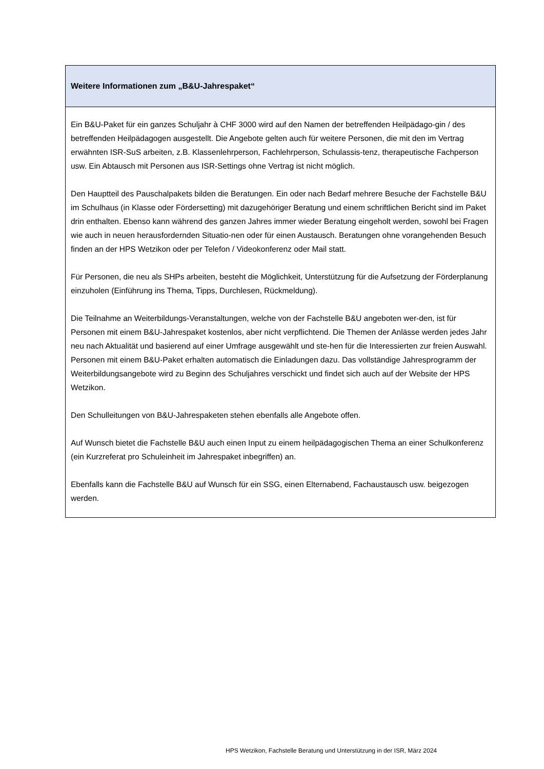Weitere Informationen zum „B&U-Jahrespaket“
Ein B&U-Paket für ein ganzes Schuljahr à CHF 3000 wird auf den Namen der betreffenden Heilpädago-gin / des betreffenden Heilpädagogen ausgestellt. Die Angebote gelten auch für weitere Personen, die mit den im Vertrag erwähnten ISR-SuS arbeiten, z.B. Klassenlehrperson, Fachlehrperson, Schulassis-tenz, therapeutische Fachperson usw. Ein Abtausch mit Personen aus ISR-Settings ohne Vertrag ist nicht möglich.
Den Hauptteil des Pauschalpakets bilden die Beratungen. Ein oder nach Bedarf mehrere Besuche der Fachstelle B&U im Schulhaus (in Klasse oder Fördersetting) mit dazugehöriger Beratung und einem schriftlichen Bericht sind im Paket drin enthalten. Ebenso kann während des ganzen Jahres immer wieder Beratung eingeholt werden, sowohl bei Fragen wie auch in neuen herausfordernden Situatio-nen oder für einen Austausch. Beratungen ohne vorangehenden Besuch finden an der HPS Wetzikon oder per Telefon / Videokonferenz oder Mail statt.
Für Personen, die neu als SHPs arbeiten, besteht die Möglichkeit, Unterstützung für die Aufsetzung der Förderplanung einzuholen (Einführung ins Thema, Tipps, Durchlesen, Rückmeldung).
Die Teilnahme an Weiterbildungs-Veranstaltungen, welche von der Fachstelle B&U angeboten wer-den, ist für Personen mit einem B&U-Jahrespaket kostenlos, aber nicht verpflichtend. Die Themen der Anlässe werden jedes Jahr neu nach Aktualität und basierend auf einer Umfrage ausgewählt und ste-hen für die Interessierten zur freien Auswahl. Personen mit einem B&U-Paket erhalten automatisch die Einladungen dazu. Das vollständige Jahresprogramm der Weiterbildungsangebote wird zu Beginn des Schuljahres verschickt und findet sich auch auf der Website der HPS Wetzikon.
Den Schulleitungen von B&U-Jahrespaketen stehen ebenfalls alle Angebote offen.
Auf Wunsch bietet die Fachstelle B&U auch einen Input zu einem heilpädagogischen Thema an einer Schulkonferenz (ein Kurzreferat pro Schuleinheit im Jahrespaket inbegriffen) an.
Ebenfalls kann die Fachstelle B&U auf Wunsch für ein SSG, einen Elternabend, Fachaustausch usw. beigezogen werden.
HPS Wetzikon, Fachstelle Beratung und Unterstützung in der ISR, März 2024